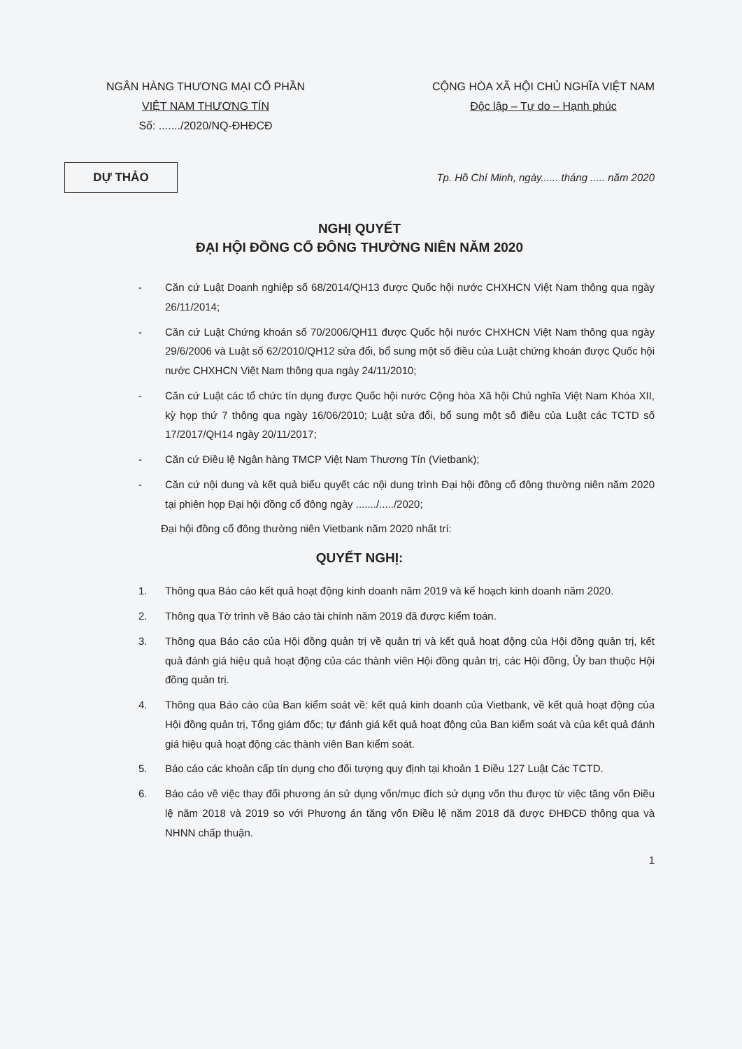NGÂN HÀNG THƯƠNG MẠI CỔ PHẦN
VIỆT NAM THƯƠNG TÍN
Số: ......./2020/NQ-ĐHĐCĐ
CỘNG HÒA XÃ HỘI CHỦ NGHĨA VIỆT NAM
Độc lập – Tự do – Hạnh phúc
DỰ THẢO
Tp. Hồ Chí Minh, ngày...... tháng ..... năm 2020
NGHỊ QUYẾT
ĐẠI HỘI ĐỒNG CỔ ĐÔNG THƯỜNG NIÊN NĂM 2020
- Căn cứ Luật Doanh nghiệp số 68/2014/QH13 được Quốc hội nước CHXHCN Việt Nam thông qua ngày 26/11/2014;
- Căn cứ Luật Chứng khoán số 70/2006/QH11 được Quốc hội nước CHXHCN Việt Nam thông qua ngày 29/6/2006 và Luật số 62/2010/QH12 sửa đổi, bổ sung một số điều của Luật chứng khoán được Quốc hội nước CHXHCN Việt Nam thông qua ngày 24/11/2010;
- Căn cứ Luật các tổ chức tín dụng được Quốc hội nước Cộng hòa Xã hội Chủ nghĩa Việt Nam Khóa XII, kỳ họp thứ 7 thông qua ngày 16/06/2010; Luật sửa đổi, bổ sung một số điều của Luật các TCTD số 17/2017/QH14 ngày 20/11/2017;
- Căn cứ Điều lệ Ngân hàng TMCP Việt Nam Thương Tín (Vietbank);
- Căn cứ nội dung và kết quả biểu quyết các nội dung trình Đại hội đồng cổ đông thường niên năm 2020 tại phiên họp Đại hội đồng cổ đông ngày ......./...../2020;
Đại hội đồng cổ đông thường niên Vietbank năm 2020 nhất trí:
QUYẾT NGHỊ:
1. Thông qua Báo cáo kết quả hoạt động kinh doanh năm 2019 và kế hoạch kinh doanh năm 2020.
2. Thông qua Tờ trình về Báo cáo tài chính năm 2019 đã được kiểm toán.
3. Thông qua Báo cáo của Hội đồng quản trị về quản trị và kết quả hoạt động của Hội đồng quản trị, kết quả đánh giá hiệu quả hoạt động của các thành viên Hội đồng quản trị, các Hội đồng, Ủy ban thuộc Hội đồng quản trị.
4. Thông qua Báo cáo của Ban kiểm soát về: kết quả kinh doanh của Vietbank, về kết quả hoạt động của Hội đồng quản trị, Tổng giám đốc; tự đánh giá kết quả hoạt động của Ban kiểm soát và của kết quả đánh giá hiệu quả hoạt động các thành viên Ban kiểm soát.
5. Báo cáo các khoản cấp tín dụng cho đối tượng quy định tại khoản 1 Điều 127 Luật Các TCTD.
6. Báo cáo về việc thay đổi phương án sử dụng vốn/mục đích sử dụng vốn thu được từ việc tăng vốn Điều lệ năm 2018 và 2019 so với Phương án tăng vốn Điều lệ năm 2018 đã được ĐHĐCĐ thông qua và NHNN chấp thuận.
1